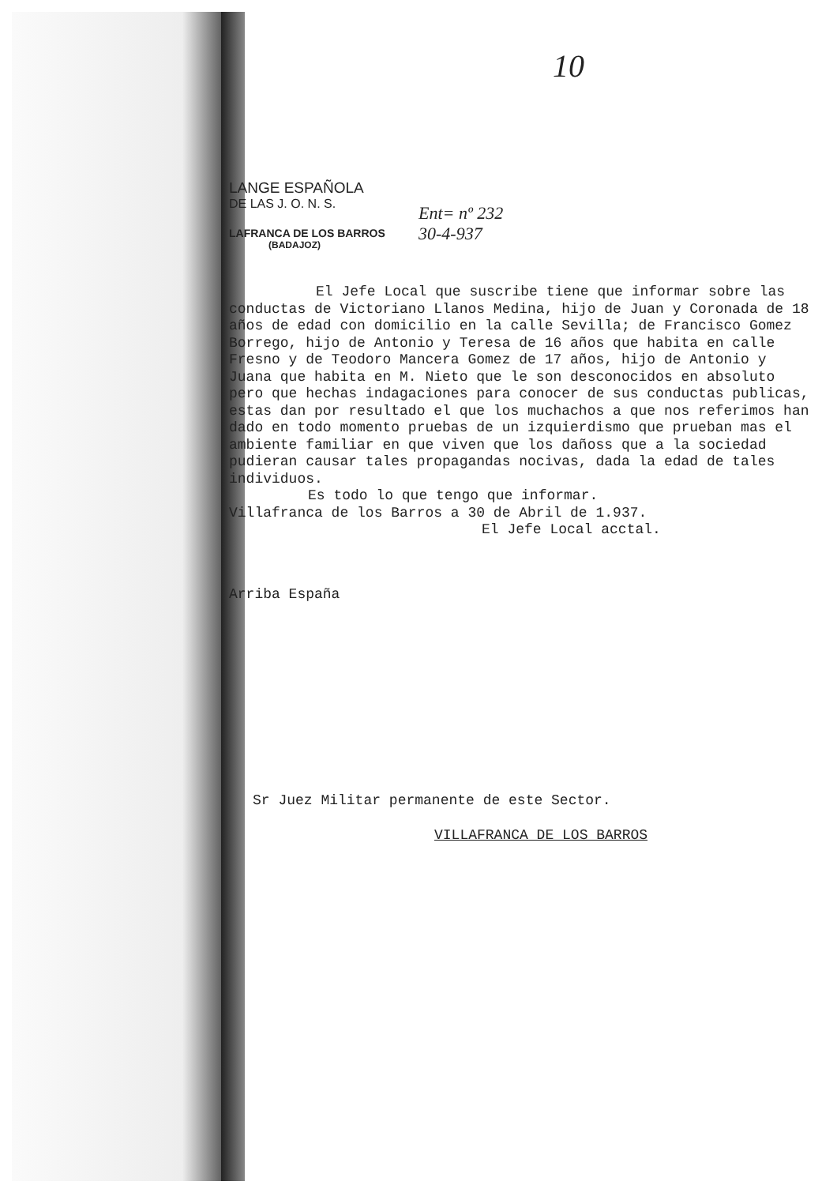10
LANGE ESPAÑOLA
DE LAS J. O. N. S.
LAFRANCA DE LOS BARROS
(BADAJOZ)
Ent= nº 232
30-4-937
El Jefe Local que suscribe tiene que informar sobre las conductas de Victoriano Llanos Medina, hijo de Juan y Coronada de 18 años de edad con domicilio en la calle Sevilla; de Francisco Gomez Borrego, hijo de Antonio y Teresa de 16 años que habita en calle Fresno y de Teodoro Mancera Gomez de 17 años, hijo de Antonio y Juana que habita en M. Nieto que le son desconocidos en absoluto pero que hechas indagaciones para conocer de sus conductas publicas, estas dan por resultado el que los muchachos a que nos referimos han dado en todo momento pruebas de un izquierdismo que prueban mas el ambiente familiar en que viven que los dañoss que a la sociedad pudieran causar tales propagandas nocivas, dada la edad de tales individuos.
Es todo lo que tengo que informar.
Villafranca de los Barros a 30 de Abril de 1.937.
El Jefe Local acctal.
Arriba España
Sr Juez Militar permanente de este Sector.
VILLAFRANCA DE LOS BARROS